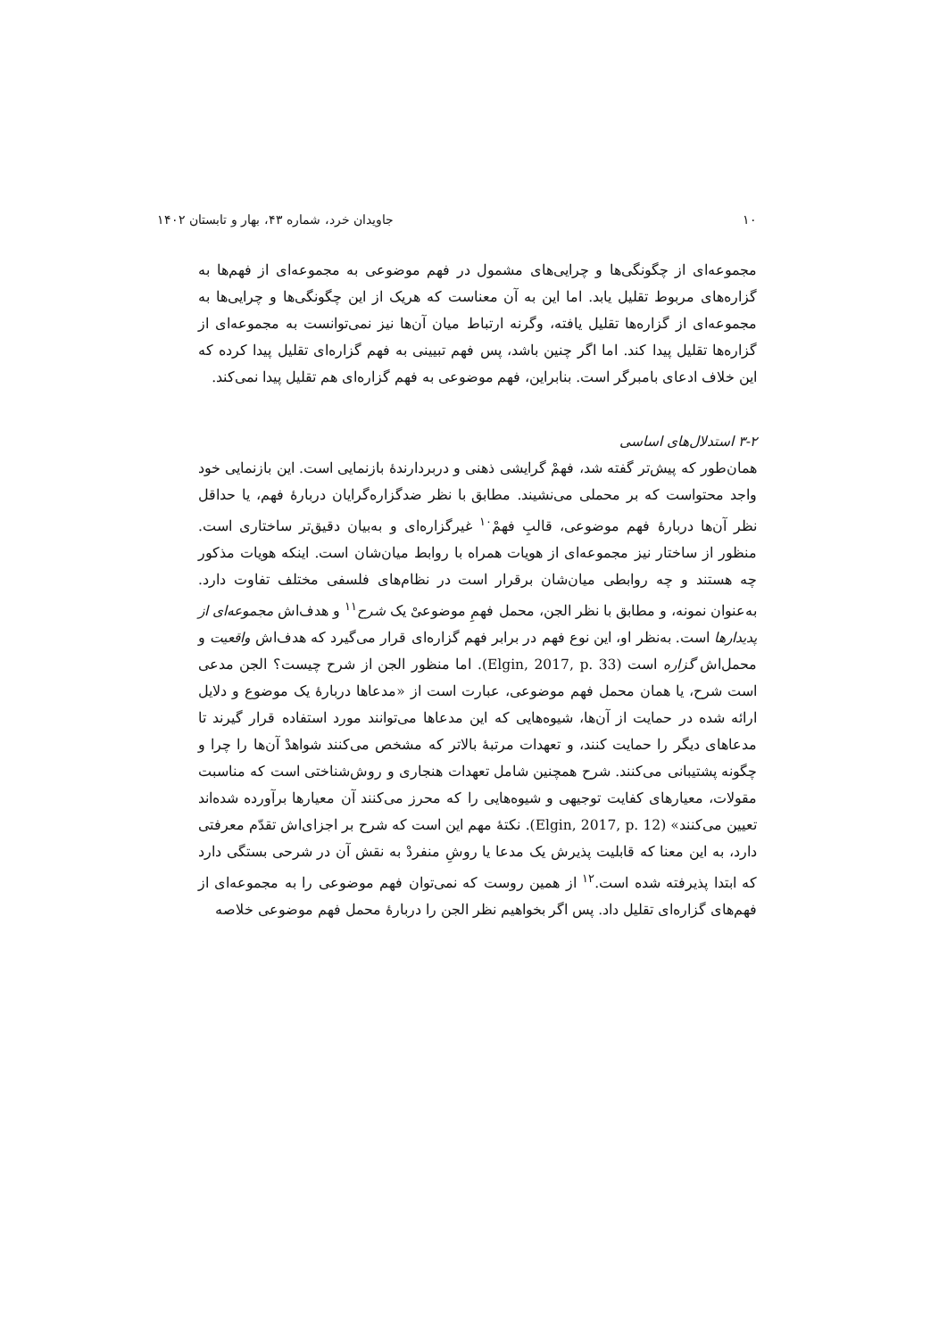۱۰ جاویدان خرد، شماره ۴۳، بهار و تابستان ۱۴۰۲
مجموعه‌ای از چگونگی‌ها و چرایی‌های مشمول در فهم موضوعی به مجموعه‌ای از فهم‌ها به گزاره‌های مربوط تقلیل یابد. اما این به آن معناست که هریک از این چگونگی‌ها و چرایی‌ها به مجموعه‌ای از گزاره‌ها تقلیل یافته، وگرنه ارتباط میان آن‌ها نیز نمی‌توانست به مجموعه‌ای از گزاره‌ها تقلیل پیدا کند. اما اگر چنین باشد، پس فهم تبیینی به فهم گزاره‌ای تقلیل پیدا کرده که این خلاف ادعای بامبرگر است. بنابراین، فهم موضوعی به فهم گزاره‌ای هم تقلیل پیدا نمی‌کند.
۳-۲ استدلال‌های اساسی
همان‌طور که پیش‌تر گفته شد، فهمْ گرایشی ذهنی و دربردارندهٔ بازنمایی است. این بازنمایی خود واجد محتواست که بر محملی می‌نشیند. مطابق با نظر ضدگزاره‌گرایان دربارهٔ فهم، یا حداقل نظر آن‌ها دربارهٔ فهم موضوعی، قالبِ فهمْ<sup>۱۰</sup> غیرگزاره‌ای و به‌بیان دقیق‌تر ساختاری است. منظور از ساختار نیز مجموعه‌ای از هویات همراه با روابط میان‌شان است. اینکه هویات مذکور چه هستند و چه روابطی میان‌شان برقرار است در نظام‌های فلسفی مختلف تفاوت دارد. به‌عنوان نمونه، و مطابق با نظر الجن، محمل فهمِ موضوعیْ یک شرح<sup>۱۱</sup> و هدف‌اش مجموعه‌ای از پدیدارها است. به‌نظر او، این نوع فهم در برابر فهم گزاره‌ای قرار می‌گیرد که هدف‌اش واقعیت و محمل‌اش گزاره است (Elgin, 2017, p. 33). اما منظور الجن از شرح چیست؟ الجن مدعی است شرح، یا همان محمل فهم موضوعی، عبارت است از «مدعاها دربارهٔ یک موضوع و دلایل ارائه شده در حمایت از آن‌ها، شیوه‌هایی که این مدعاها می‌توانند مورد استفاده قرار گیرند تا مدعاهای دیگر را حمایت کنند، و تعهدات مرتبهٔ بالاتر که مشخص می‌کنند شواهدْ آن‌ها را چرا و چگونه پشتیبانی می‌کنند. شرح همچنین شامل تعهدات هنجاری و روش‌شناختی است که مناسبت مقولات، معیارهای کفایت توجیهی و شیوه‌هایی را که محرز می‌کنند آن معیارها برآورده شده‌اند تعیین می‌کنند» (Elgin, 2017, p. 12). نکتهٔ مهم این است که شرح بر اجزای‌اش تقدّم معرفتی دارد، به این معنا که قابلیت پذیرش یک مدعا یا روشِ منفردْ به نقش آن در شرحی بستگی دارد که ابتدا پذیرفته شده است.<sup>۱۲</sup> از همین روست که نمی‌توان فهم موضوعی را به مجموعه‌ای از فهم‌های گزاره‌ای تقلیل داد. پس اگر بخواهیم نظر الجن را دربارهٔ محمل فهم موضوعی خلاصه